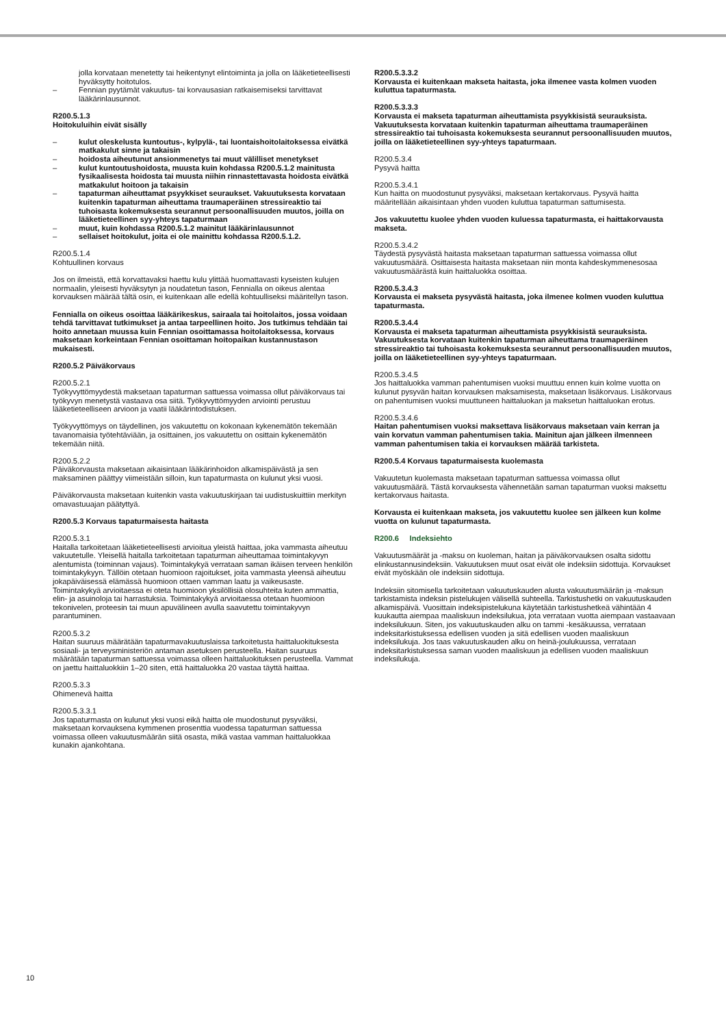jolla korvataan menetetty tai heikentynyt elintoiminta ja jolla on lääketieteellisesti hyväksytty hoitotulos.
– Fennian pyytämät vakuutus- tai korvausasian ratkaisemiseksi tarvittavat lääkärinlausunnot.
R200.5.1.3
Hoitokuluihin eivät sisälly
– kulut oleskelusta kuntoutus-, kylpylä-, tai luontaishoitolaitoksessa eivätkä matkakulut sinne ja takaisin
– hoidosta aiheutunut ansionmenetys tai muut välilliset menetykset
– kulut kuntoutushoidosta, muusta kuin kohdassa R200.5.1.2 mainitusta fysikaalisesta hoidosta tai muusta niihin rinnastettavasta hoidosta eivätkä matkakulut hoitoon ja takaisin
– tapaturman aiheuttamat psyykkiset seuraukset. Vakuutuksesta korvataan kuitenkin tapaturman aiheuttama traumaperäinen stressireaktio tai tuhoisasta kokemuksesta seurannut persoonallisuuden muutos, joilla on lääketieteellinen syy-yhteys tapaturmaan
– muut, kuin kohdassa R200.5.1.2 mainitut lääkärinlausunnot
– sellaiset hoitokulut, joita ei ole mainittu kohdassa R200.5.1.2.
R200.5.1.4
Kohtuullinen korvaus
Jos on ilmeistä, että korvattavaksi haettu kulu ylittää huomattavasti kyseisten kulujen normaalin, yleisesti hyväksytyn ja noudatetun tason, Fennialla on oikeus alentaa korvauksen määrää tältä osin, ei kuitenkaan alle edellä kohtuulliseksi määritellyn tason.
Fennialla on oikeus osoittaa lääkärikeskus, sairaala tai hoitolaitos, jossa voidaan tehdä tarvittavat tutkimukset ja antaa tarpeellinen hoito. Jos tutkimus tehdään tai hoito annetaan muussa kuin Fennian osoittamassa hoitolaitoksessa, korvaus maksetaan korkeintaan Fennian osoittaman hoitopaikan kustannustason mukaisesti.
R200.5.2 Päiväkorvaus
R200.5.2.1
Työkyvyttömyydestä maksetaan tapaturman sattuessa voimassa ollut päiväkorvaus tai työkyvyn menetystä vastaava osa siitä. Työkyvyttömyyden arviointi perustuu lääketieteelliseen arvioon ja vaatii lääkärintodistuksen.
Työkyvyttömyys on täydellinen, jos vakuutettu on kokonaan kykenemätön tekemään tavanomaisia työtehtäviään, ja osittainen, jos vakuutettu on osittain kykenemätön tekemään niitä.
R200.5.2.2
Päiväkorvausta maksetaan aikaisintaan lääkärinhoidon alkamispäivästä ja sen maksaminen päättyy viimeistään silloin, kun tapaturmasta on kulunut yksi vuosi.
Päiväkorvausta maksetaan kuitenkin vasta vakuutuskirjaan tai uudistuskuittiin merkityn omavastuuajan päätyttyä.
R200.5.3 Korvaus tapaturmaisesta haitasta
R200.5.3.1
Haitalla tarkoitetaan lääketieteellisesti arvioitua yleistä haittaa, joka vammasta aiheutuu vakuutetulle. Yleisellä haitalla tarkoitetaan tapaturman aiheuttamaa toimintakyvyn alentumista (toiminnan vajaus). Toimintakykyä verrataan saman ikäisen terveen henkilön toimintakykyyn. Tällöin otetaan huomioon rajoitukset, joita vammasta yleensä aiheutuu jokapäiväisessä elämässä huomioon ottaen vamman laatu ja vaikeusaste. Toimintakykyä arvioitaessa ei oteta huomioon yksilöllisiä olosuhteita kuten ammattia, elin- ja asuinoloja tai harrastuksia. Toimintakykyä arvioitaessa otetaan huomioon tekonivelen, proteesin tai muun apuvälineen avulla saavutettu toimintakyvyn parantuminen.
R200.5.3.2
Haitan suuruus määrätään tapaturmavakuutuslaissa tarkoitetusta haittaluokituksesta sosiaali- ja terveysministeriön antaman asetuksen perusteella. Haitan suuruus määrätään tapaturman sattuessa voimassa olleen haittaluokituksen perusteella. Vammat on jaettu haittaluokkiin 1–20 siten, että haittaluokka 20 vastaa täyttä haittaa.
R200.5.3.3
Ohimenevä haitta
R200.5.3.3.1
Jos tapaturmasta on kulunut yksi vuosi eikä haitta ole muodostunut pysyväksi, maksetaan korvauksena kymmenen prosenttia vuodessa tapaturman sattuessa voimassa olleen vakuutusmäärän siitä osasta, mikä vastaa vamman haittaluokkaa kunakin ajankohtana.
R200.5.3.3.2
Korvausta ei kuitenkaan makseta haitasta, joka ilmenee vasta kolmen vuoden kuluttua tapaturmasta.
R200.5.3.3.3
Korvausta ei makseta tapaturman aiheuttamista psyykkisistä seurauksista. Vakuutuksesta korvataan kuitenkin tapaturman aiheuttama traumaperäinen stressireaktio tai tuhoisasta kokemuksesta seurannut persoonallisuuden muutos, joilla on lääketieteellinen syy-yhteys tapaturmaan.
R200.5.3.4
Pysyvä haitta
R200.5.3.4.1
Kun haitta on muodostunut pysyväksi, maksetaan kertakorvaus. Pysyvä haitta määritellään aikaisintaan yhden vuoden kuluttua tapaturman sattumisesta.
Jos vakuutettu kuolee yhden vuoden kuluessa tapaturmasta, ei haittakorvausta makseta.
R200.5.3.4.2
Täydestä pysyvästä haitasta maksetaan tapaturman sattuessa voimassa ollut vakuutusmäärä. Osittaisesta haitasta maksetaan niin monta kahdeskymmenesosaa vakuutusmäärästä kuin haittaluokka osoittaa.
R200.5.3.4.3
Korvausta ei makseta pysyvästä haitasta, joka ilmenee kolmen vuoden kuluttua tapaturmasta.
R200.5.3.4.4
Korvausta ei makseta tapaturman aiheuttamista psyykkisistä seurauksista. Vakuutuksesta korvataan kuitenkin tapaturman aiheuttama traumaperäinen stressireaktio tai tuhoisasta kokemuksesta seurannut persoonallisuuden muutos, joilla on lääketieteellinen syy-yhteys tapaturmaan.
R200.5.3.4.5
Jos haittaluokka vamman pahentumisen vuoksi muuttuu ennen kuin kolme vuotta on kulunut pysyvän haitan korvauksen maksamisesta, maksetaan lisäkorvaus. Lisäkorvaus on pahentumisen vuoksi muuttuneen haittaluokan ja maksetun haittaluokan erotus.
R200.5.3.4.6
Haitan pahentumisen vuoksi maksettava lisäkorvaus maksetaan vain kerran ja vain korvatun vamman pahentumisen takia. Mainitun ajan jälkeen ilmenneen vamman pahentumisen takia ei korvauksen määrää tarkisteta.
R200.5.4 Korvaus tapaturmaisesta kuolemasta
Vakuutetun kuolemasta maksetaan tapaturman sattuessa voimassa ollut vakuutusmäärä. Tästä korvauksesta vähennetään saman tapaturman vuoksi maksettu kertakorvaus haitasta.
Korvausta ei kuitenkaan makseta, jos vakuutettu kuolee sen jälkeen kun kolme vuotta on kulunut tapaturmasta.
R200.6 Indeksiehto
Vakuutusmäärät ja -maksu on kuoleman, haitan ja päiväkorvauksen osalta sidottu elinkustannusindeksiin. Vakuutuksen muut osat eivät ole indeksiin sidottuja. Korvaukset eivät myöskään ole indeksiin sidottuja.
Indeksiin sitomisella tarkoitetaan vakuutuskauden alusta vakuutusmäärän ja -maksun tarkistamista indeksin pistelukujen välisellä suhteella. Tarkistushetki on vakuutuskauden alkamispäivä. Vuosittain indeksipistelukuna käytetään tarkistushetkeä vähintään 4 kuukautta aiempaa maaliskuun indeksilukua, jota verrataan vuotta aiempaan vastaavaan indeksilukuun. Siten, jos vakuutuskauden alku on tammi -kesäkuussa, verrataan indeksitarkistuksessa edellisen vuoden ja sitä edellisen vuoden maaliskuun indeksilukuja. Jos taas vakuutuskauden alku on heinä-joulukuussa, verrataan indeksitarkistuksessa saman vuoden maaliskuun ja edellisen vuoden maaliskuun indeksilukuja.
10